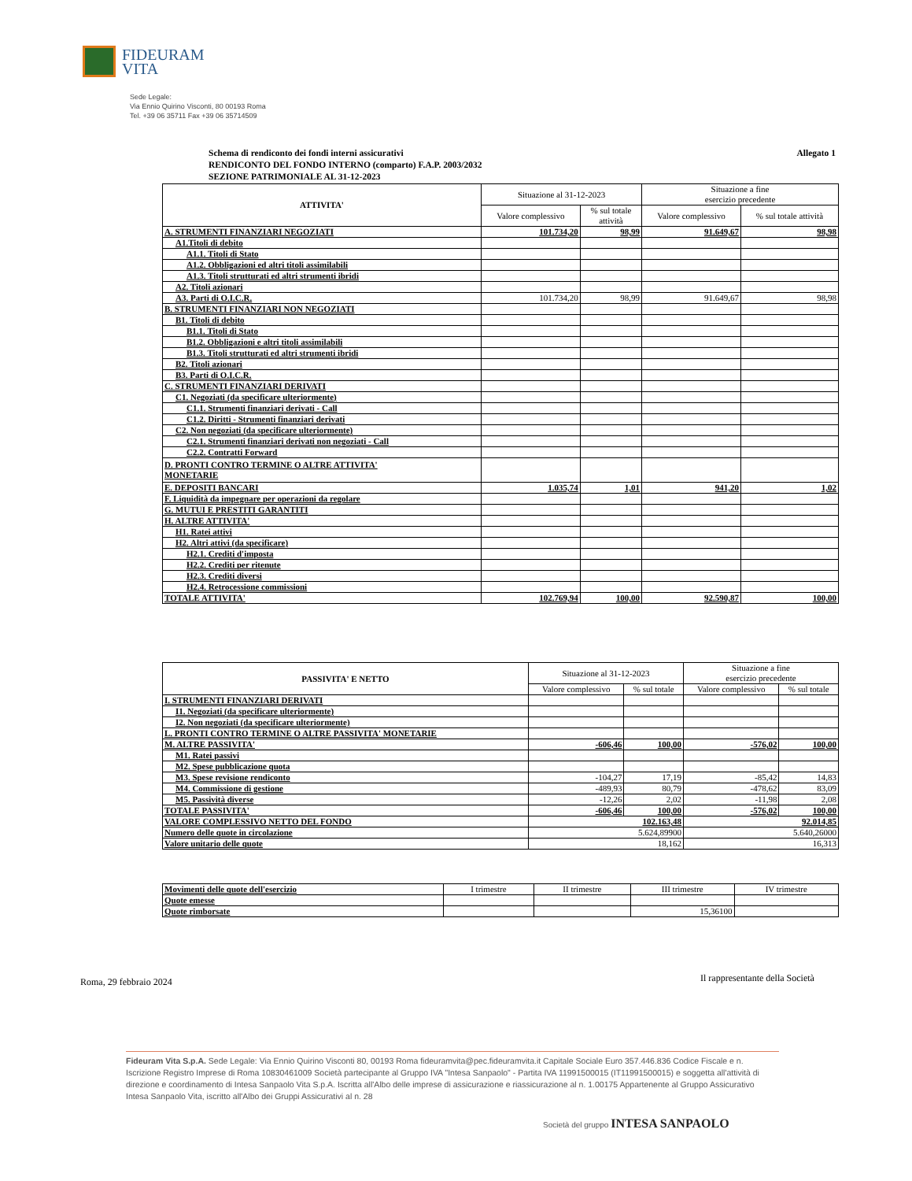FIDEURAM
VITA
Sede Legale:
Via Ennio Quirino Visconti, 80 00193 Roma
Tel. +39 06 35711 Fax +39 06 35714509
Allegato 1 Schema di rendiconto dei fondi interni assicurativi
RENDICONTO DEL FONDO INTERNO (comparto) F.A.P. 2003/2032
SEZIONE PATRIMONIALE AL 31-12-2023
| ATTIVITA' | Situazione al 31-12-2023 | | Situazione a fine esercizio precedente | |
| --- | --- | --- | --- | --- |
| | Valore complessivo | % sul totale attività | Valore complessivo | % sul totale attività |
| A. STRUMENTI FINANZIARI NEGOZIATI | 101.734,20 | 98,99 | 91.649,67 | 98,98 |
| A1.Titoli di debito | | | | |
| A1.1. Titoli di Stato | | | | |
| A1.2. Obbligazioni ed altri titoli assimilabili | | | | |
| A1.3. Titoli strutturati ed altri strumenti ibridi | | | | |
| A2. Titoli azionari | | | | |
| A3. Parti di O.I.C.R. | 101.734,20 | 98,99 | 91.649,67 | 98,98 |
| B. STRUMENTI FINANZIARI NON NEGOZIATI | | | | |
| B1. Titoli di debito | | | | |
| B1.1. Titoli di Stato | | | | |
| B1.2. Obbligazioni e altri titoli assimilabili | | | | |
| B1.3. Titoli strutturati ed altri strumenti ibridi | | | | |
| B2. Titoli azionari | | | | |
| B3. Parti di O.I.C.R. | | | | |
| C. STRUMENTI FINANZIARI DERIVATI | | | | |
| C1. Negoziati (da specificare ulteriormente) | | | | |
| C1.1. Strumenti finanziari derivati - Call | | | | |
| C1.2. Diritti - Strumenti finanziari derivati | | | | |
| C2. Non negoziati (da specificare ulteriormente) | | | | |
| C2.1. Strumenti finanziari derivati non negoziati - Call | | | | |
| C2.2. Contratti Forward | | | | |
| D. PRONTI CONTRO TERMINE O ALTRE ATTIVITA' MONETARIE | | | | |
| E. DEPOSITI BANCARI | 1.035,74 | 1,01 | 941,20 | 1,02 |
| F. Liquidità da impegnare per operazioni da regolare | | | | |
| G. MUTUI E PRESTITI GARANTITI | | | | |
| H. ALTRE ATTIVITA' | | | | |
| H1. Ratei attivi | | | | |
| H2. Altri attivi (da specificare) | | | | |
| H2.1. Crediti d'imposta | | | | |
| H2.2. Crediti per ritenute | | | | |
| H2.3. Crediti diversi | | | | |
| H2.4. Retrocessione commissioni | | | | |
| TOTALE ATTIVITA' | 102.769,94 | 100,00 | 92.590,87 | 100,00 |
| PASSIVITA' E NETTO | Situazione al 31-12-2023 | | Situazione a fine esercizio precedente | |
| --- | --- | --- | --- | --- |
| | Valore complessivo | % sul totale | Valore complessivo | % sul totale |
| I. STRUMENTI FINANZIARI DERIVATI | | | | |
| I1. Negoziati (da specificare ulteriormente) | | | | |
| I2. Non negoziati (da specificare ulteriormente) | | | | |
| L. PRONTI CONTRO TERMINE O ALTRE PASSIVITA' MONETARIE | | | | |
| M. ALTRE PASSIVITA' | -606,46 | 100,00 | -576,02 | 100,00 |
| M1. Ratei passivi | | | | |
| M2. Spese pubblicazione quota | | | | |
| M3. Spese revisione rendiconto | -104,27 | 17,19 | -85,42 | 14,83 |
| M4. Commissione di gestione | -489,93 | 80,79 | -478,62 | 83,09 |
| M5. Passività diverse | -12,26 | 2,02 | -11,98 | 2,08 |
| TOTALE PASSIVITA' | -606,46 | 100,00 | -576,02 | 100,00 |
| VALORE COMPLESSIVO NETTO DEL FONDO | 102.163,48 | | 92.014,85 | |
| Numero delle quote in circolazione | 5.624,89900 | | 5.640,26000 | |
| Valore unitario delle quote | 18,162 | | 16,313 | |
| Movimenti delle quote dell'esercizio | I trimestre | II trimestre | III trimestre | IV trimestre |
| Quote emesse | | | | |
| Quote rimborsate | | | 15,36100 | |
Roma, 29 febbraio 2024
Il rappresentante della Società
Fideuram Vita S.p.A. Sede Legale: Via Ennio Quirino Visconti 80, 00193 Roma fideuramvita@pec.fideuramvita.it Capitale Sociale Euro 357.446.836 Codice Fiscale e n. Iscrizione Registro Imprese di Roma 10830461009 Società partecipante al Gruppo IVA "Intesa Sanpaolo" - Partita IVA 11991500015 (IT11991500015) e soggetta all'attività di direzione e coordinamento di Intesa Sanpaolo Vita S.p.A. Iscritta all'Albo delle imprese di assicurazione e riassicurazione al n. 1.00175 Appartenente al Gruppo Assicurativo Intesa Sanpaolo Vita, iscritto all'Albo dei Gruppi Assicurativi al n. 28
Società del gruppo INTESA SANPAOLO